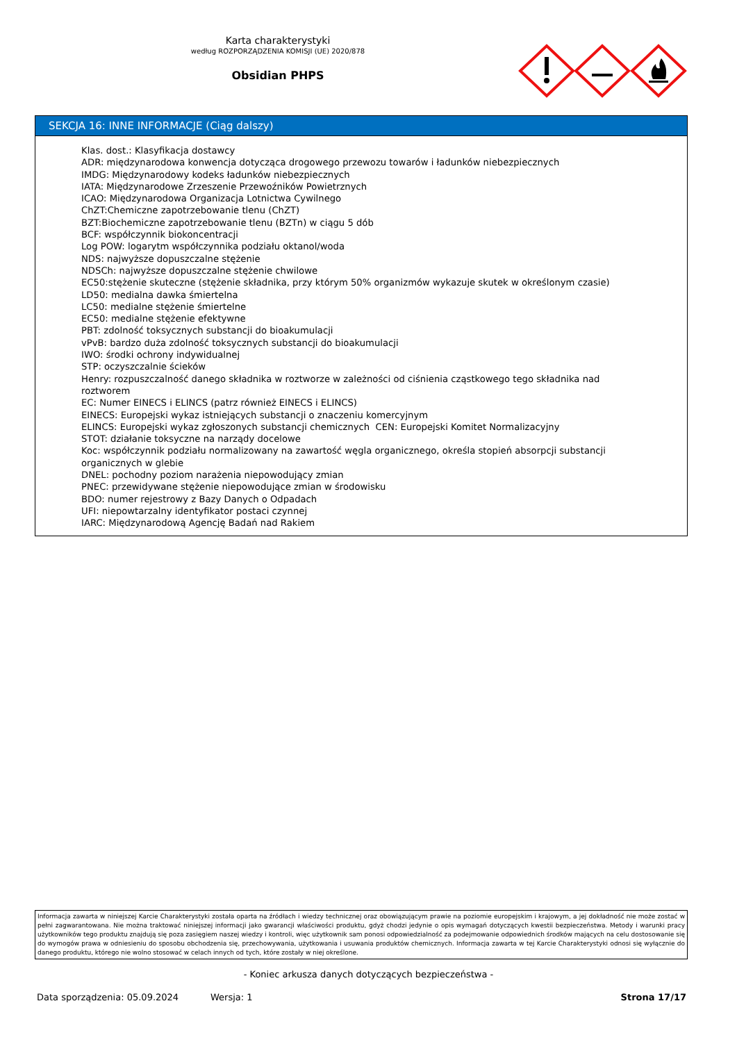Karta charakterystyki
według ROZPORZĄDZENIA KOMISJI (UE) 2020/878
Obsidian PHPS
SEKCJA 16: INNE INFORMACJE (Ciąg dalszy)
Klas. dost.: Klasyfikacja dostawcy
ADR: międzynarodowa konwencja dotycząca drogowego przewozu towarów i ładunków niebezpiecznych
IMDG: Międzynarodowy kodeks ładunków niebezpiecznych
IATA: Międzynarodowe Zrzeszenie Przewoźników Powietrznych
ICAO: Międzynarodowa Organizacja Lotnictwa Cywilnego
ChZT:Chemiczne zapotrzebowanie tlenu (ChZT)
BZT:Biochemiczne zapotrzebowanie tlenu (BZTn) w ciągu 5 dób
BCF: współczynnik biokoncentracji
Log POW: logarytm współczynnika podziału oktanol/woda
NDS: najwyższe dopuszczalne stężenie
NDSCh: najwyższe dopuszczalne stężenie chwilowe
EC50:stężenie skuteczne (stężenie składnika, przy którym 50% organizmów wykazuje skutek w określonym czasie)
LD50: medialna dawka śmiertelna
LC50: medialne stężenie śmiertelne
EC50: medialne stężenie efektywne
PBT: zdolność toksycznych substancji do bioakumulacji
vPvB: bardzo duża zdolność toksycznych substancji do bioakumulacji
IWO: środki ochrony indywidualnej
STP: oczyszczalnie ścieków
Henry: rozpuszczalność danego składnika w roztworze w zależności od ciśnienia cząstkowego tego składnika nad roztworem
EC: Numer EINECS i ELINCS (patrz również EINECS i ELINCS)
EINECS: Europejski wykaz istniejących substancji o znaczeniu komercyjnym
ELINCS: Europejski wykaz zgłoszonych substancji chemicznych CEN: Europejski Komitet Normalizacyjny
STOT: działanie toksyczne na narządy docelowe
Koc: współczynnik podziału normalizowany na zawartość węgla organicznego, określa stopień absorpcji substancji organicznych w glebie
DNEL: pochodny poziom narażenia niepowodujący zmian
PNEC: przewidywane stężenie niepowodujące zmian w środowisku
BDO: numer rejestrowy z Bazy Danych o Odpadach
UFI: niepowtarzalny identyfikator postaci czynnej
IARC: Międzynarodową Agencję Badań nad Rakiem
Informacja zawarta w niniejszej Karcie Charakterystyki została oparta na źródłach i wiedzy technicznej oraz obowiązującym prawie na poziomie europejskim i krajowym, a jej dokładność nie może zostać w pełni zagwarantowana. Nie można traktować niniejszej informacji jako gwarancji właściwości produktu, gdyż chodzi jedynie o opis wymagań dotyczących kwestii bezpieczeństwa. Metody i warunki pracy użytkowników tego produktu znajdują się poza zasięgiem naszej wiedzy i kontroli, więc użytkownik sam ponosi odpowiedzialność za podejmowanie odpowiednich środków mających na celu dostosowanie się do wymogów prawa w odniesieniu do sposobu obchodzenia się, przechowywania, użytkowania i usuwania produktów chemicznych. Informacja zawarta w tej Karcie Charakterystyki odnosi się wyłącznie do danego produktu, którego nie wolno stosować w celach innych od tych, które zostały w niej określone.
- Koniec arkusza danych dotyczących bezpieczeństwa -
Data sporządzenia: 05.09.2024 Wersja: 1 Strona 17/17